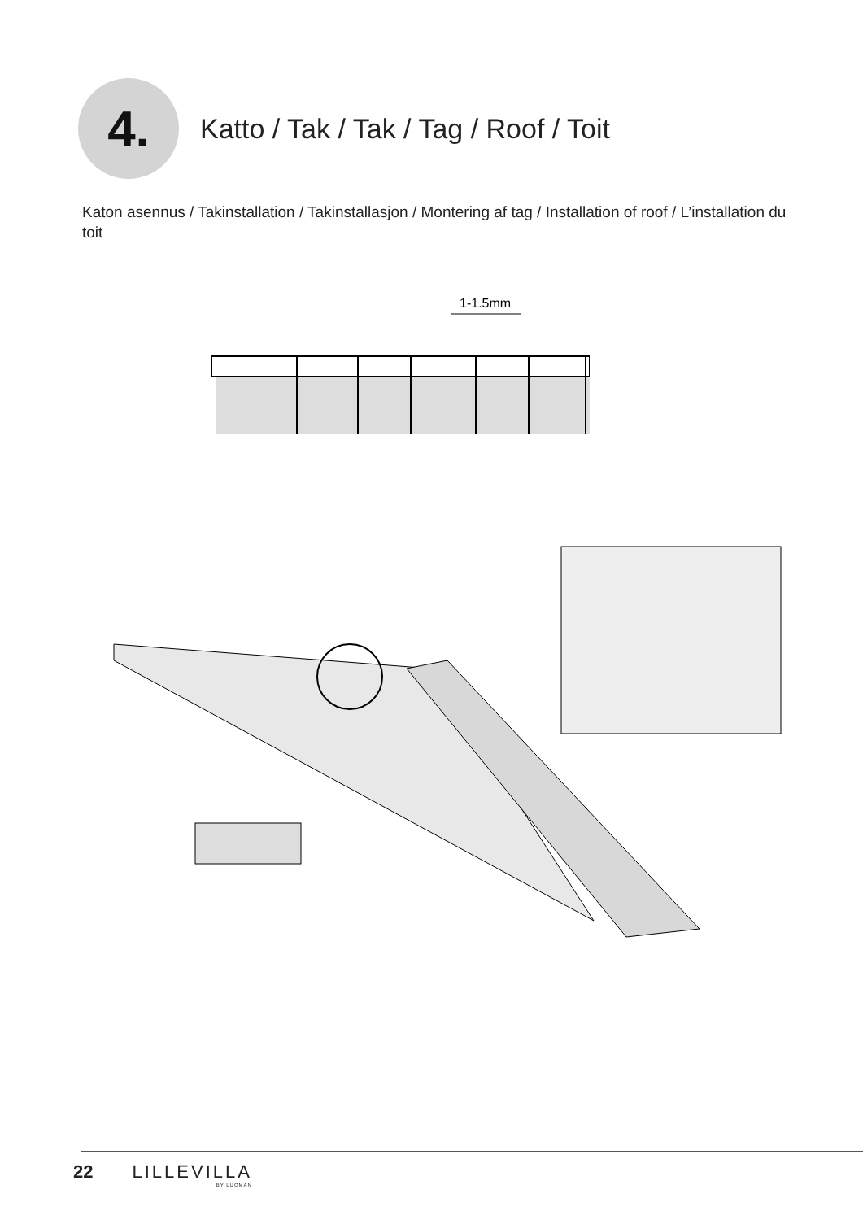4.
Katto / Tak / Tak / Tag / Roof / Toit
Katon asennus / Takinstallation / Takinstallasjon / Montering af tag / Installation of roof / L’installation du toit
1-1.5mm
22 LILLEVILLA
BY LUOMAN